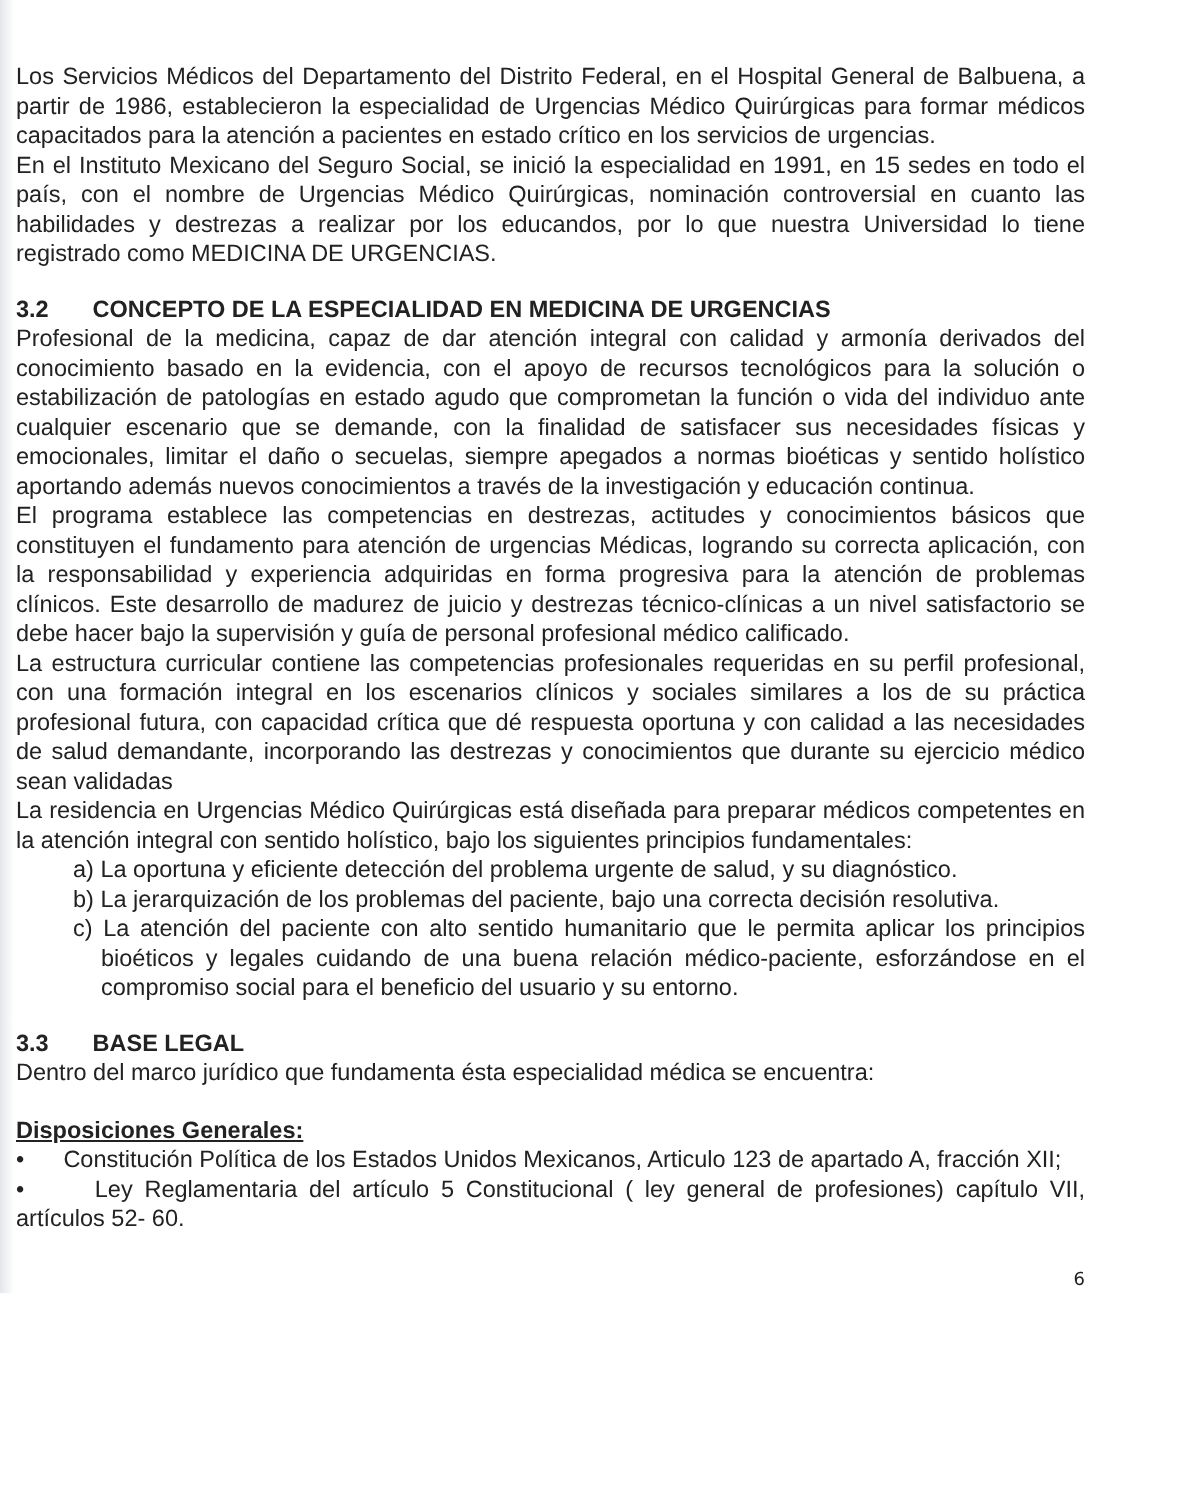Los Servicios Médicos del Departamento del Distrito Federal, en el Hospital General de Balbuena, a partir de 1986, establecieron la especialidad de Urgencias Médico Quirúrgicas para formar médicos capacitados para la atención a pacientes en estado crítico en los servicios de urgencias.
En el Instituto Mexicano del Seguro Social, se inició la especialidad en 1991, en 15 sedes en todo el país, con el nombre de Urgencias Médico Quirúrgicas, nominación controversial en cuanto las habilidades y destrezas a realizar por los educandos, por lo que nuestra Universidad lo tiene registrado como MEDICINA DE URGENCIAS.
3.2 CONCEPTO DE LA ESPECIALIDAD EN MEDICINA DE URGENCIAS
Profesional de la medicina, capaz de dar atención integral con calidad y armonía derivados del conocimiento basado en la evidencia, con el apoyo de recursos tecnológicos para la solución o estabilización de patologías en estado agudo que comprometan la función o vida del individuo ante cualquier escenario que se demande, con la finalidad de satisfacer sus necesidades físicas y emocionales, limitar el daño o secuelas, siempre apegados a normas bioéticas y sentido holístico aportando además nuevos conocimientos a través de la investigación y educación continua.
El programa establece las competencias en destrezas, actitudes y conocimientos básicos que constituyen el fundamento para atención de urgencias Médicas, logrando su correcta aplicación, con la responsabilidad y experiencia adquiridas en forma progresiva para la atención de problemas clínicos. Este desarrollo de madurez de juicio y destrezas técnico-clínicas a un nivel satisfactorio se debe hacer bajo la supervisión y guía de personal profesional médico calificado.
La estructura curricular contiene las competencias profesionales requeridas en su perfil profesional, con una formación integral en los escenarios clínicos y sociales similares a los de su práctica profesional futura, con capacidad crítica que dé respuesta oportuna y con calidad a las necesidades de salud demandante, incorporando las destrezas y conocimientos que durante su ejercicio médico sean validadas
La residencia en Urgencias Médico Quirúrgicas está diseñada para preparar médicos competentes en la atención integral con sentido holístico, bajo los siguientes principios fundamentales:
a) La oportuna y eficiente detección del problema urgente de salud, y su diagnóstico.
b) La jerarquización de los problemas del paciente, bajo una correcta decisión resolutiva.
c) La atención del paciente con alto sentido humanitario que le permita aplicar los principios bioéticos y legales cuidando de una buena relación médico-paciente, esforzándose en el compromiso social para el beneficio del usuario y su entorno.
3.3 BASE LEGAL
Dentro del marco jurídico que fundamenta ésta especialidad médica se encuentra:
Disposiciones Generales:
• Constitución Política de los Estados Unidos Mexicanos, Articulo 123 de apartado A, fracción XII;
• Ley Reglamentaria del artículo 5 Constitucional ( ley general de profesiones) capítulo VII, artículos 52- 60.
6